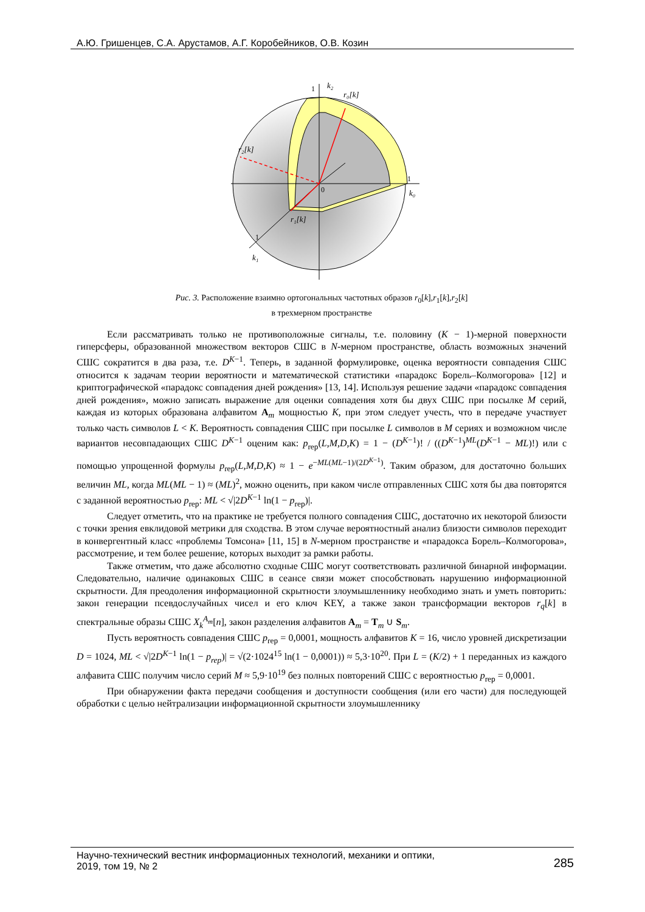А.Ю. Гришенцев, С.А. Арустамов, А.Г. Коробейников, О.В. Козин
k₂
r₀[k]
r₂[k]
r₁[k]
k₀
k₁
0
1
1
1
Рис. 3. Расположение взаимно ортогональных частотных образов r<sub>0</sub>[k],r<sub>1</sub>[k],r<sub>2</sub>[k]
в трехмерном пространстве
Если рассматривать только не противоположные сигналы, т.е. половину (K − 1)-мерной поверхности гиперсферы, образованной множеством векторов СШС в N-мерном пространстве, область возможных значений СШС сократится в два раза, т.е. D<sup>K−1</sup>. Теперь, в заданной формулировке, оценка вероятности совпадения СШС относится к задачам теории вероятности и математической статистики «парадокс Борель–Колмогорова» [12] и криптографической «парадокс совпадения дней рождения» [13, 14]. Используя решение задачи «парадокс совпадения дней рождения», можно записать выражение для оценки совпадения хотя бы двух СШС при посылке M серий, каждая из которых образована алфавитом A<sub>m</sub> мощностью K, при этом следует учесть, что в передаче участвует только часть символов L < K. Вероятность совпадения СШС при посылке L символов в M сериях и возможном числе вариантов несовпадающих СШС D<sup>K−1</sup> оценим как: p<sub>rep</sub>(L,M,D,K) = 1 − (D<sup>K−1</sup>)! / ((D<sup>K−1</sup>)<sup>ML</sup>(D<sup>K−1</sup> − ML)!) или с помощью упрощенной формулы p<sub>rep</sub>(L,M,D,K) ≈ 1 − e<sup>−ML(ML−1)/(2D<sup>K−1</sup>)</sup>. Таким образом, для достаточно больших величин ML, когда ML(ML − 1) ≈ (ML)<sup>2</sup>, можно оценить, при каком числе отправленных СШС хотя бы два повторятся с заданной вероятностью p<sub>rep</sub>: ML < √|2D<sup>K−1</sup> ln(1 − p<sub>rep</sub>)|.
Следует отметить, что на практике не требуется полного совпадения СШС, достаточно их некоторой близости с точки зрения евклидовой метрики для сходства. В этом случае вероятностный анализ близости символов переходит в конвергентный класс «проблемы Томсона» [11, 15] в N-мерном пространстве и «парадокса Борель–Колмогорова», рассмотрение, и тем более решение, которых выходит за рамки работы.
Также отметим, что даже абсолютно сходные СШС могут соответствовать различной бинарной информации. Следовательно, наличие одинаковых СШС в сеансе связи может способствовать нарушению информационной скрытности. Для преодоления информационной скрытности злоумышленнику необходимо знать и уметь повторить: закон генерации псевдослучайных чисел и его ключ KEY, а также закон трансформации векторов r<sub>q</sub>[k] в спектральные образы СШС X<sub>k</sub><sup>A<sub>m</sub></sup>[n], закон разделения алфавитов A<sub>m</sub> = T<sub>m</sub> ∪ S<sub>m</sub>.
Пусть вероятность совпадения СШС p<sub>rep</sub> = 0,0001, мощность алфавитов K = 16, число уровней дискретизации D = 1024, ML < √|2D<sup>K−1</sup> ln(1 − p<sub>rep</sub>)| = √(2·1024<sup>15</sup> ln(1 − 0,0001)) ≈ 5,3·10<sup>20</sup>. При L = (K/2) + 1 переданных из каждого алфавита СШС получим число серий M ≈ 5,9·10<sup>19</sup> без полных повторений СШС с вероятностью p<sub>rep</sub> = 0,0001.
При обнаружении факта передачи сообщения и доступности сообщения (или его части) для последующей обработки с целью нейтрализации информационной скрытности злоумышленнику
Научно-технический вестник информационных технологий, механики и оптики,
2019, том 19, № 2 285